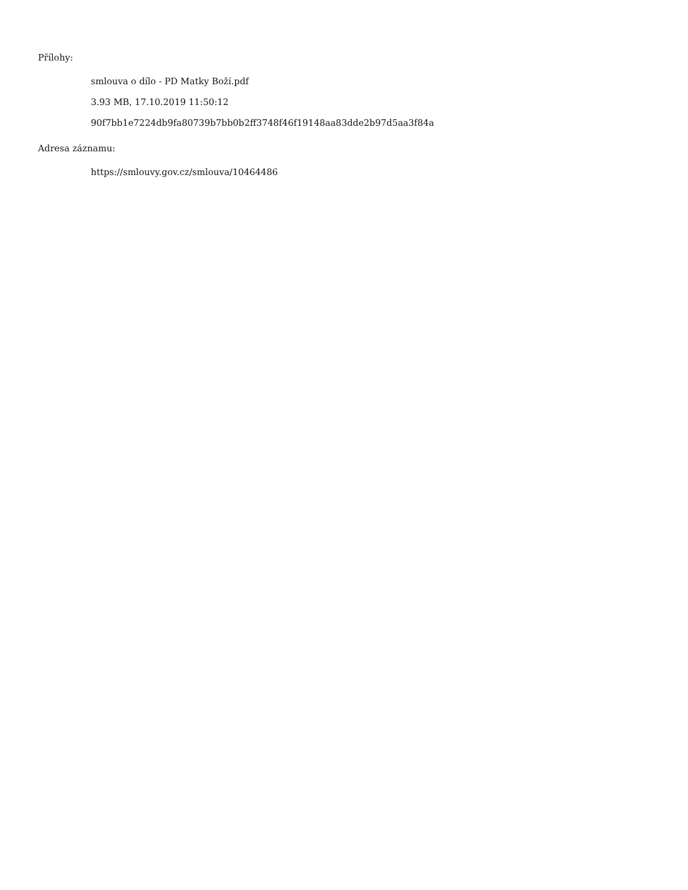Přílohy:
smlouva o dílo - PD Matky Boží.pdf
3.93 MB, 17.10.2019 11:50:12
90f7bb1e7224db9fa80739b7bb0b2ff3748f46f19148aa83dde2b97d5aa3f84a
Adresa záznamu:
https://smlouvy.gov.cz/smlouva/10464486